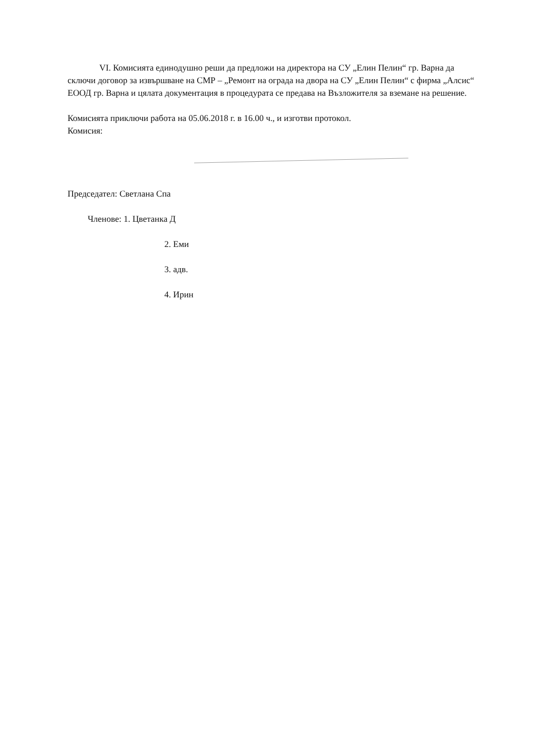VI. Комисията единодушно реши да предложи на директора на СУ „Елин Пелин“ гр. Варна да сключи договор за извършване на СМР – „Ремонт на ограда на двора на СУ „Елин Пелин“ с фирма „Алсис“ ЕООД гр. Варна и цялата документация в процедурата се предава на Възложителя за вземане на решение.
Комисията приключи работа на 05.06.2018 г. в 16.00 ч., и изготви протокол.
Комисия:
Председател: Светлана Спа
Членове: 1. Цветанка Д
2. Еми
3. адв.
4. Ирин